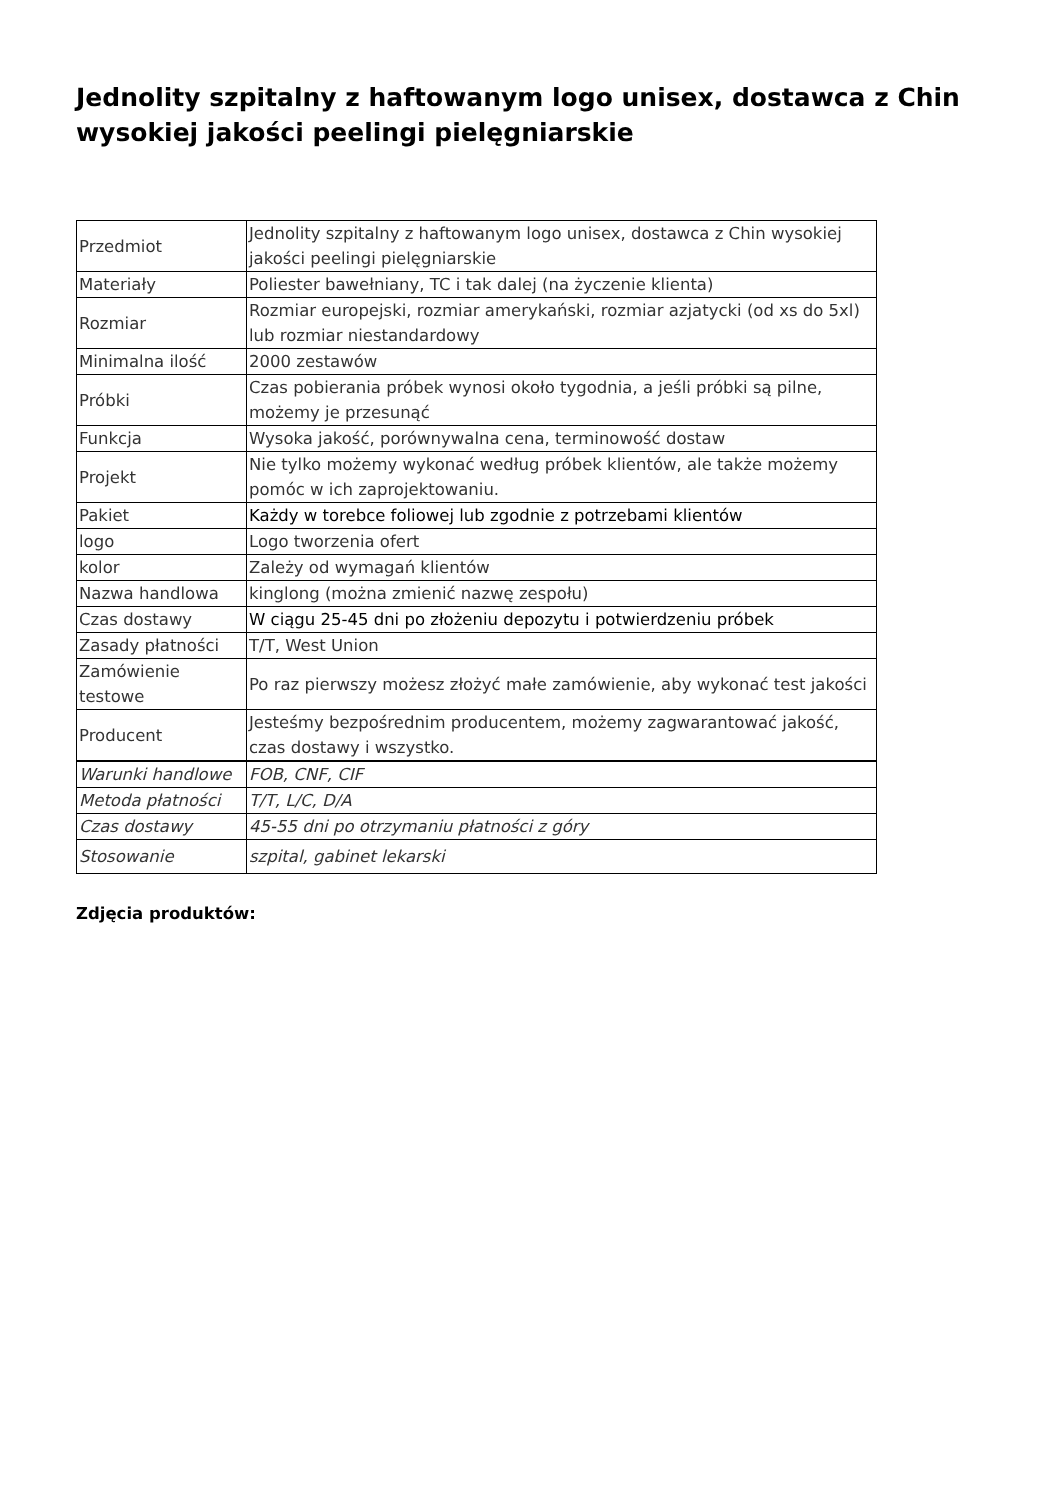Jednolity szpitalny z haftowanym logo unisex, dostawca z Chin wysokiej jakości peelingi pielęgniarskie
| Przedmiot | Jednolity szpitalny z haftowanym logo unisex, dostawca z Chin wysokiej jakości peelingi pielęgniarskie |
| Materiały | Poliester bawełniany, TC i tak dalej (na życzenie klienta) |
| Rozmiar | Rozmiar europejski, rozmiar amerykański, rozmiar azjatycki (od xs do 5xl) lub rozmiar niestandardowy |
| Minimalna ilość | 2000 zestawów |
| Próbki | Czas pobierania próbek wynosi około tygodnia, a jeśli próbki są pilne, możemy je przesunąć |
| Funkcja | Wysoka jakość, porównywalna cena, terminowość dostaw |
| Projekt | Nie tylko możemy wykonać według próbek klientów, ale także możemy pomóc w ich zaprojektowaniu. |
| Pakiet | Każdy w torebce foliowej lub zgodnie z potrzebami klientów |
| logo | Logo tworzenia ofert |
| kolor | Zależy od wymagań klientów |
| Nazwa handlowa | kinglong (można zmienić nazwę zespołu) |
| Czas dostawy | W ciągu 25-45 dni po złożeniu depozytu i potwierdzeniu próbek |
| Zasady płatności | T/T, West Union |
| Zamówienie testowe | Po raz pierwszy możesz złożyć małe zamówienie, aby wykonać test jakości |
| Producent | Jesteśmy bezpośrednim producentem, możemy zagwarantować jakość, czas dostawy i wszystko. |
| Warunki handlowe | FOB, CNF, CIF |
| Metoda płatności | T/T, L/C, D/A |
| Czas dostawy | 45-55 dni po otrzymaniu płatności z góry |
| Stosowanie | szpital, gabinet lekarski |
Zdjęcia produktów: